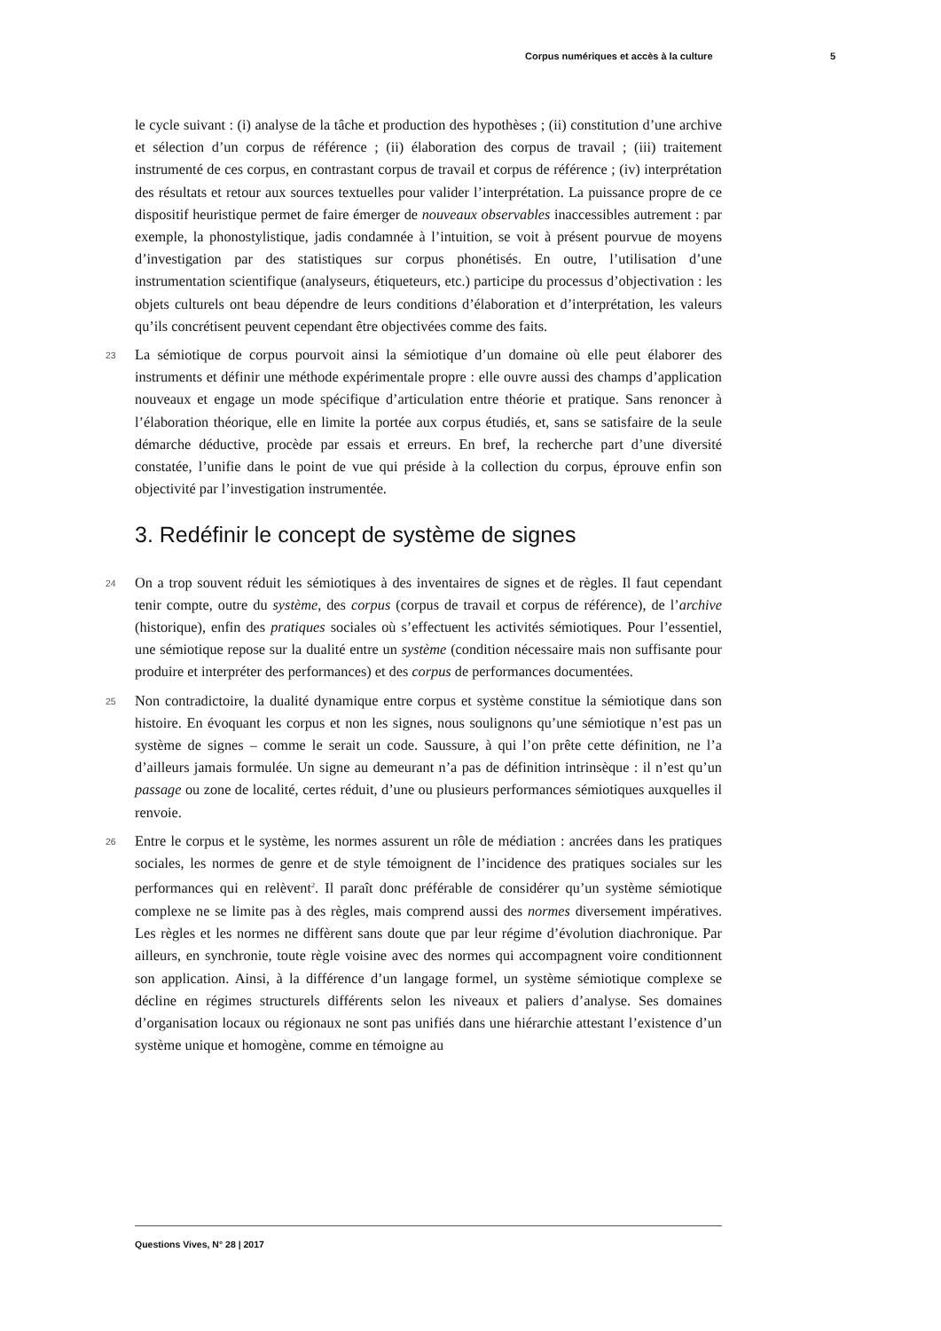Corpus numériques et accès à la culture 5
le cycle suivant : (i) analyse de la tâche et production des hypothèses ; (ii) constitution d’une archive et sélection d’un corpus de référence ; (ii) élaboration des corpus de travail ; (iii) traitement instrumenté de ces corpus, en contrastant corpus de travail et corpus de référence ; (iv) interprétation des résultats et retour aux sources textuelles pour valider l’interprétation. La puissance propre de ce dispositif heuristique permet de faire émerger de nouveaux observables inaccessibles autrement : par exemple, la phonostylistique, jadis condamnée à l’intuition, se voit à présent pourvue de moyens d’investigation par des statistiques sur corpus phonétisés. En outre, l’utilisation d’une instrumentation scientifique (analyseurs, étiqueteurs, etc.) participe du processus d’objectivation : les objets culturels ont beau dépendre de leurs conditions d’élaboration et d’interprétation, les valeurs qu’ils concrétisent peuvent cependant être objectivées comme des faits.
23 La sémiotique de corpus pourvoit ainsi la sémiotique d’un domaine où elle peut élaborer des instruments et définir une méthode expérimentale propre : elle ouvre aussi des champs d’application nouveaux et engage un mode spécifique d’articulation entre théorie et pratique. Sans renoncer à l’élaboration théorique, elle en limite la portée aux corpus étudiés, et, sans se satisfaire de la seule démarche déductive, procède par essais et erreurs. En bref, la recherche part d’une diversité constatée, l’unifie dans le point de vue qui préside à la collection du corpus, éprouve enfin son objectivité par l’investigation instrumentée.
3. Redéfinir le concept de système de signes
24 On a trop souvent réduit les sémiotiques à des inventaires de signes et de règles. Il faut cependant tenir compte, outre du système, des corpus (corpus de travail et corpus de référence), de l’archive (historique), enfin des pratiques sociales où s’effectuent les activités sémiotiques. Pour l’essentiel, une sémiotique repose sur la dualité entre un système (condition nécessaire mais non suffisante pour produire et interpréter des performances) et des corpus de performances documentées.
25 Non contradictoire, la dualité dynamique entre corpus et système constitue la sémiotique dans son histoire. En évoquant les corpus et non les signes, nous soulignons qu’une sémiotique n’est pas un système de signes – comme le serait un code. Saussure, à qui l’on prête cette définition, ne l’a d’ailleurs jamais formulée. Un signe au demeurant n’a pas de définition intrinsèque : il n’est qu’un passage ou zone de localité, certes réduit, d’une ou plusieurs performances sémiotiques auxquelles il renvoie.
26 Entre le corpus et le système, les normes assurent un rôle de médiation : ancrées dans les pratiques sociales, les normes de genre et de style témoignent de l’incidence des pratiques sociales sur les performances qui en relèvent<sup>2</sup>. Il paraît donc préférable de considérer qu’un système sémiotique complexe ne se limite pas à des règles, mais comprend aussi des normes diversement impératives. Les règles et les normes ne diffèrent sans doute que par leur régime d’évolution diachronique. Par ailleurs, en synchronie, toute règle voisine avec des normes qui accompagnent voire conditionnent son application. Ainsi, à la différence d’un langage formel, un système sémiotique complexe se décline en régimes structurels différents selon les niveaux et paliers d’analyse. Ses domaines d’organisation locaux ou régionaux ne sont pas unifiés dans une hiérarchie attestant l’existence d’un système unique et homogène, comme en témoigne au
Questions Vives, N° 28 | 2017